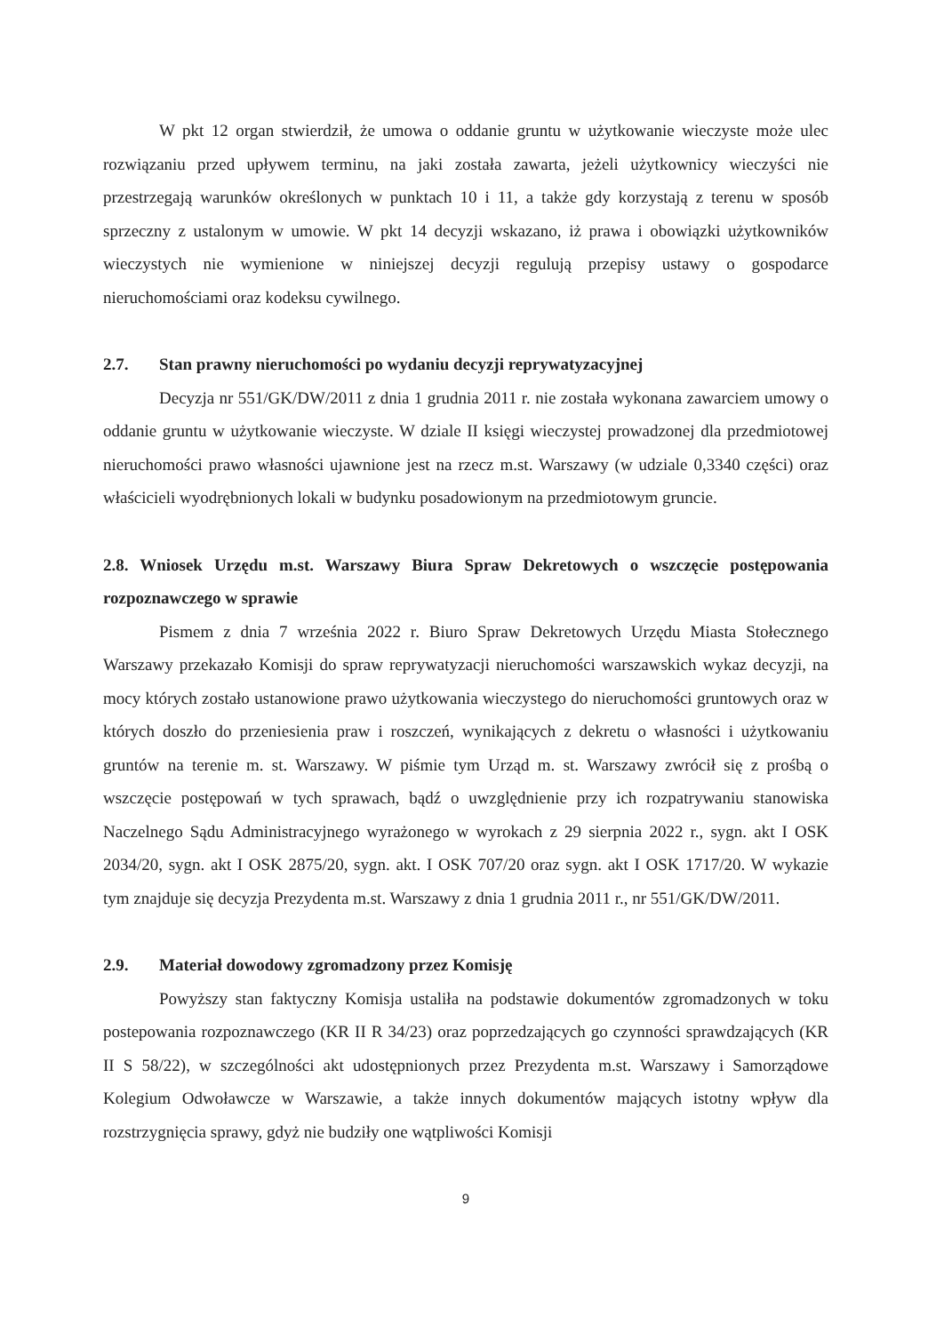W pkt 12 organ stwierdził, że umowa o oddanie gruntu w użytkowanie wieczyste może ulec rozwiązaniu przed upływem terminu, na jaki została zawarta, jeżeli użytkownicy wieczyści nie przestrzegają warunków określonych w punktach 10 i 11, a także gdy korzystają z terenu w sposób sprzeczny z ustalonym w umowie. W pkt 14 decyzji wskazano, iż prawa i obowiązki użytkowników wieczystych nie wymienione w niniejszej decyzji regulują przepisy ustawy o gospodarce nieruchomościami oraz kodeksu cywilnego.
2.7. Stan prawny nieruchomości po wydaniu decyzji reprywatyzacyjnej
Decyzja nr 551/GK/DW/2011 z dnia 1 grudnia 2011 r. nie została wykonana zawarciem umowy o oddanie gruntu w użytkowanie wieczyste. W dziale II księgi wieczystej prowadzonej dla przedmiotowej nieruchomości prawo własności ujawnione jest na rzecz m.st. Warszawy (w udziale 0,3340 części) oraz właścicieli wyodrębnionych lokali w budynku posadowionym na przedmiotowym gruncie.
2.8. Wniosek Urzędu m.st. Warszawy Biura Spraw Dekretowych o wszczęcie postępowania rozpoznawczego w sprawie
Pismem z dnia 7 września 2022 r. Biuro Spraw Dekretowych Urzędu Miasta Stołecznego Warszawy przekazało Komisji do spraw reprywatyzacji nieruchomości warszawskich wykaz decyzji, na mocy których zostało ustanowione prawo użytkowania wieczystego do nieruchomości gruntowych oraz w których doszło do przeniesienia praw i roszczeń, wynikających z dekretu o własności i użytkowaniu gruntów na terenie m. st. Warszawy. W piśmie tym Urząd m. st. Warszawy zwrócił się z prośbą o wszczęcie postępowań w tych sprawach, bądź o uwzględnienie przy ich rozpatrywaniu stanowiska Naczelnego Sądu Administracyjnego wyrażonego w wyrokach z 29 sierpnia 2022 r., sygn. akt I OSK 2034/20, sygn. akt I OSK 2875/20, sygn. akt. I OSK 707/20 oraz sygn. akt I OSK 1717/20. W wykazie tym znajduje się decyzja Prezydenta m.st. Warszawy z dnia 1 grudnia 2011 r., nr 551/GK/DW/2011.
2.9. Materiał dowodowy zgromadzony przez Komisję
Powyższy stan faktyczny Komisja ustaliła na podstawie dokumentów zgromadzonych w toku postepowania rozpoznawczego (KR II R 34/23) oraz poprzedzających go czynności sprawdzających (KR II S 58/22), w szczególności akt udostępnionych przez Prezydenta m.st. Warszawy i Samorządowe Kolegium Odwoławcze w Warszawie, a także innych dokumentów mających istotny wpływ dla rozstrzygnięcia sprawy, gdyż nie budziły one wątpliwości Komisji
9